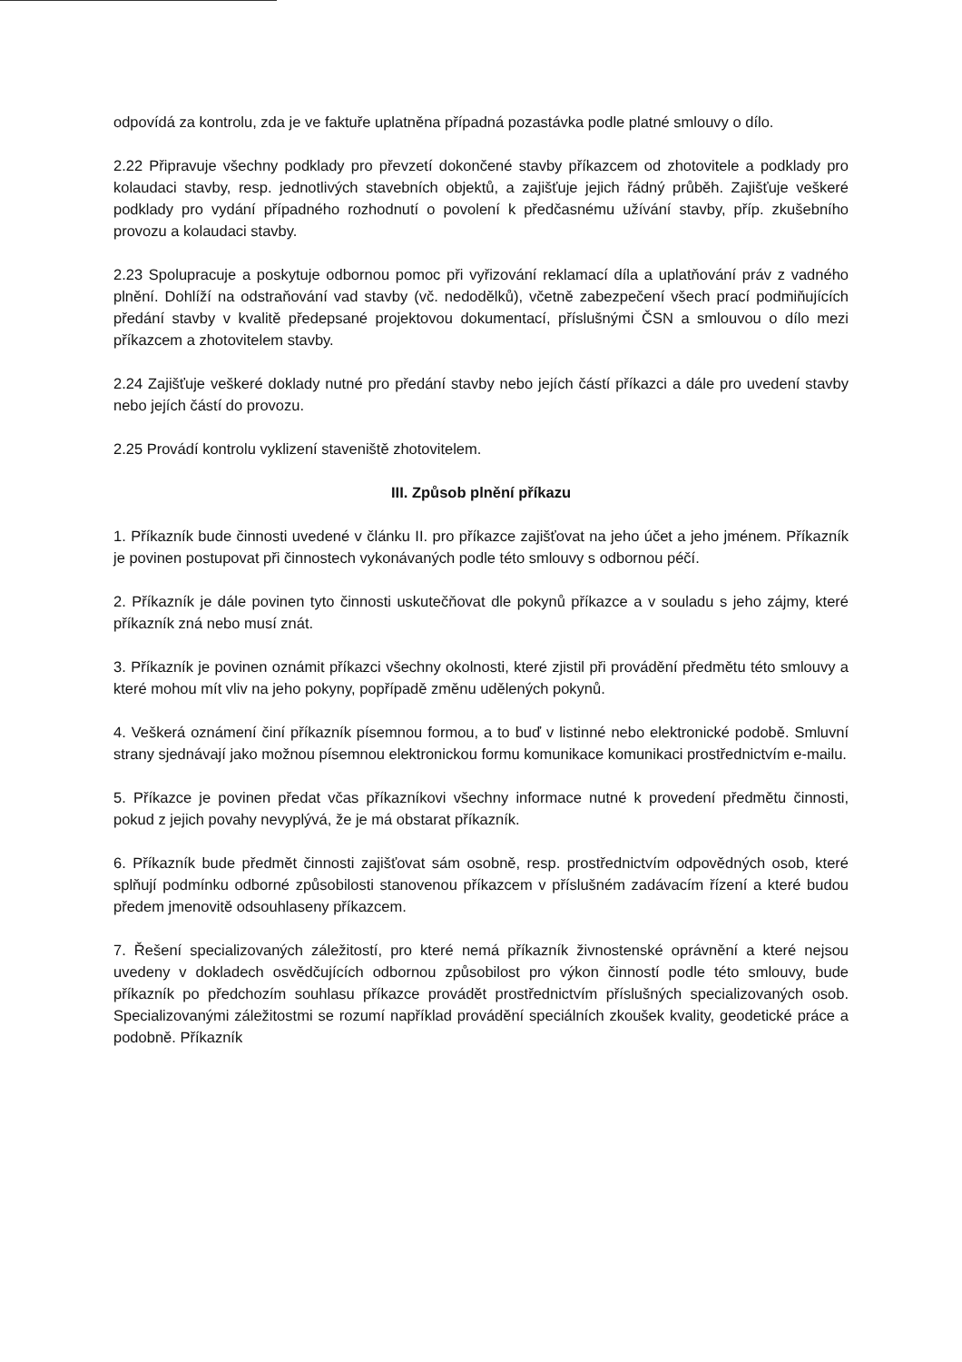odpovídá za kontrolu, zda je ve faktuře uplatněna případná pozastávka podle platné smlouvy o dílo.
2.22 Připravuje všechny podklady pro převzetí dokončené stavby příkazcem od zhotovitele a podklady pro kolaudaci stavby, resp. jednotlivých stavebních objektů, a zajišťuje jejich řádný průběh. Zajišťuje veškeré podklady pro vydání případného rozhodnutí o povolení k předčasnému užívání stavby, příp. zkušebního provozu a kolaudaci stavby.
2.23 Spolupracuje a poskytuje odbornou pomoc při vyřizování reklamací díla a uplatňování práv z vadného plnění. Dohlíží na odstraňování vad stavby (vč. nedodělků), včetně zabezpečení všech prací podmiňujících předání stavby v kvalitě předepsané projektovou dokumentací, příslušnými ČSN a smlouvou o dílo mezi příkazcem a zhotovitelem stavby.
2.24 Zajišťuje veškeré doklady nutné pro předání stavby nebo jejích částí příkazci a dále pro uvedení stavby nebo jejích částí do provozu.
2.25 Provádí kontrolu vyklizení staveniště zhotovitelem.
III. Způsob plnění příkazu
1. Příkazník bude činnosti uvedené v článku II. pro příkazce zajišťovat na jeho účet a jeho jménem. Příkazník je povinen postupovat při činnostech vykonávaných podle této smlouvy s odbornou péčí.
2. Příkazník je dále povinen tyto činnosti uskutečňovat dle pokynů příkazce a v souladu s jeho zájmy, které příkazník zná nebo musí znát.
3. Příkazník je povinen oznámit příkazci všechny okolnosti, které zjistil při provádění předmětu této smlouvy a které mohou mít vliv na jeho pokyny, popřípadě změnu udělených pokynů.
4. Veškerá oznámení činí příkazník písemnou formou, a to buď v listinné nebo elektronické podobě. Smluvní strany sjednávají jako možnou písemnou elektronickou formu komunikace komunikaci prostřednictvím e-mailu.
5. Příkazce je povinen předat včas příkazníkovi všechny informace nutné k provedení předmětu činnosti, pokud z jejich povahy nevyplývá, že je má obstarat příkazník.
6. Příkazník bude předmět činnosti zajišťovat sám osobně, resp. prostřednictvím odpovědných osob, které splňují podmínku odborné způsobilosti stanovenou příkazcem v příslušném zadávacím řízení a které budou předem jmenovitě odsouhlaseny příkazcem.
7. Řešení specializovaných záležitostí, pro které nemá příkazník živnostenské oprávnění a které nejsou uvedeny v dokladech osvědčujících odbornou způsobilost pro výkon činností podle této smlouvy, bude příkazník po předchozím souhlasu příkazce provádět prostřednictvím příslušných specializovaných osob. Specializovanými záležitostmi se rozumí například provádění speciálních zkoušek kvality, geodetické práce a podobně. Příkazník